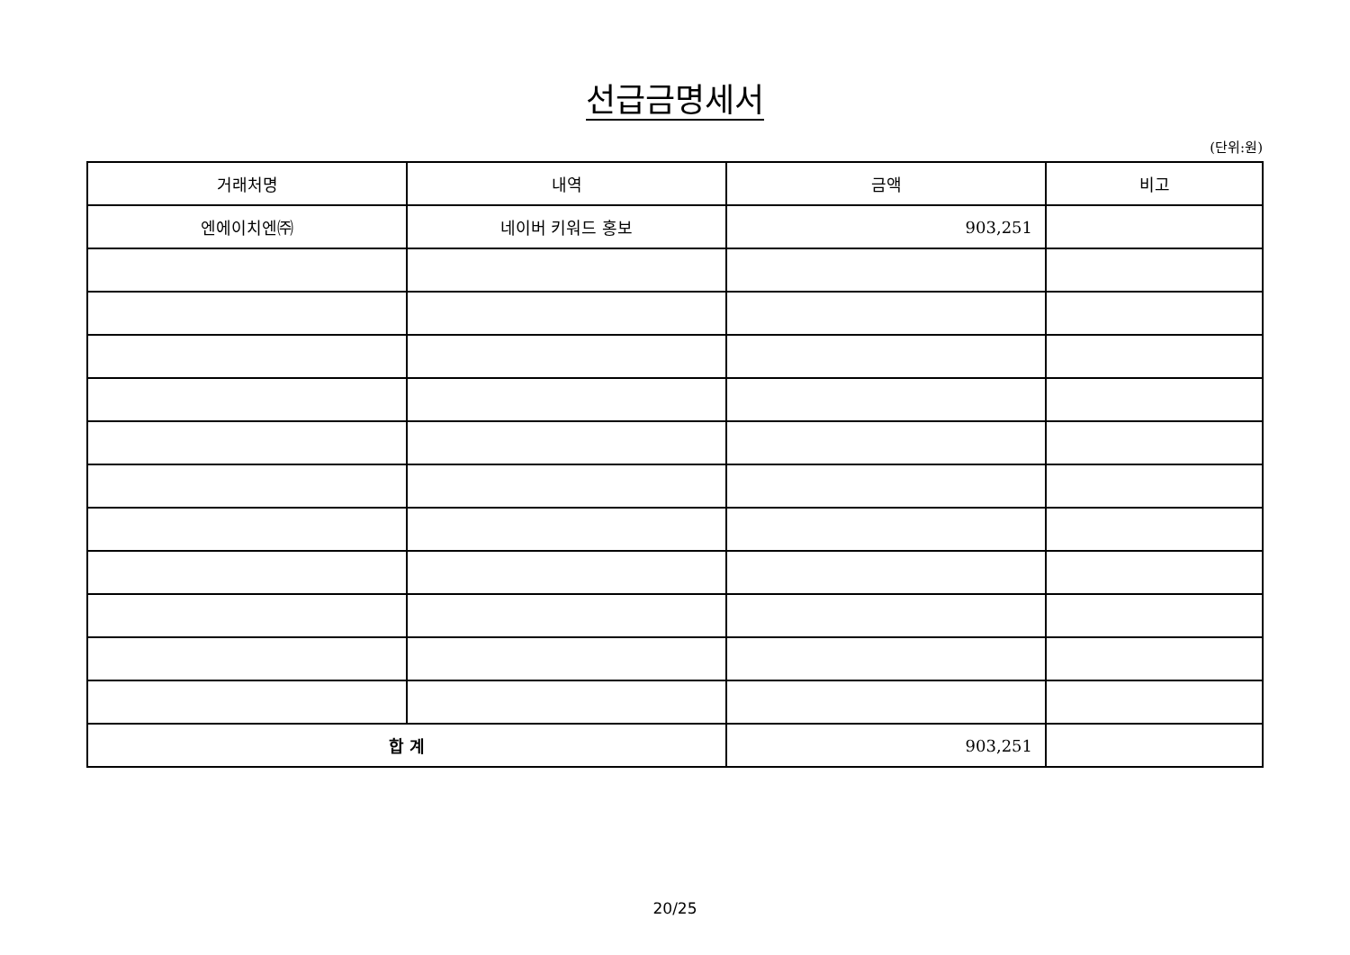선급금명세서
(단위:원)
| 거래처명 | 내역 | 금액 | 비고 |
| --- | --- | --- | --- |
| 엔에이치엔㈜ | 네이버 키워드 홍보 | 903,251 | |
| 합 계 | | 903,251 | |
20/25